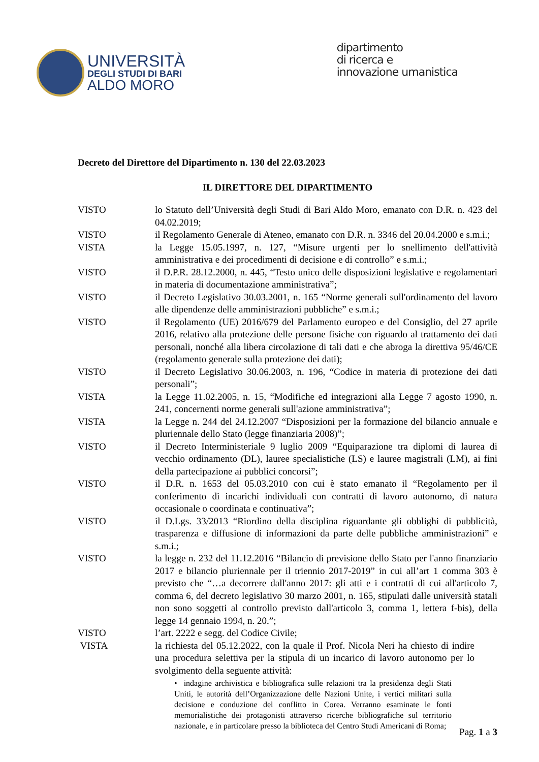UNIVERSITÀ
DEGLI STUDI DI BARI
ALDO MORO
dipartimento
di ricerca e
innovazione umanistica
Decreto del Direttore del Dipartimento n. 130 del 22.03.2023
IL DIRETTORE DEL DIPARTIMENTO
VISTO lo Statuto dell’Università degli Studi di Bari Aldo Moro, emanato con D.R. n. 423 del 04.02.2019;
VISTO il Regolamento Generale di Ateneo, emanato con D.R. n. 3346 del 20.04.2000 e s.m.i.;
VISTA la Legge 15.05.1997, n. 127, “Misure urgenti per lo snellimento dell'attività amministrativa e dei procedimenti di decisione e di controllo” e s.m.i.;
VISTO il D.P.R. 28.12.2000, n. 445, “Testo unico delle disposizioni legislative e regolamentari in materia di documentazione amministrativa”;
VISTO il Decreto Legislativo 30.03.2001, n. 165 “Norme generali sull'ordinamento del lavoro alle dipendenze delle amministrazioni pubbliche” e s.m.i.;
VISTO il Regolamento (UE) 2016/679 del Parlamento europeo e del Consiglio, del 27 aprile 2016, relativo alla protezione delle persone fisiche con riguardo al trattamento dei dati personali, nonché alla libera circolazione di tali dati e che abroga la direttiva 95/46/CE (regolamento generale sulla protezione dei dati);
VISTO il Decreto Legislativo 30.06.2003, n. 196, “Codice in materia di protezione dei dati personali”;
VISTA la Legge 11.02.2005, n. 15, “Modifiche ed integrazioni alla Legge 7 agosto 1990, n. 241, concernenti norme generali sull'azione amministrativa”;
VISTA la Legge n. 244 del 24.12.2007 “Disposizioni per la formazione del bilancio annuale e pluriennale dello Stato (legge finanziaria 2008)”;
VISTO il Decreto Interministeriale 9 luglio 2009 “Equiparazione tra diplomi di laurea di vecchio ordinamento (DL), lauree specialistiche (LS) e lauree magistrali (LM), ai fini della partecipazione ai pubblici concorsi”;
VISTO il D.R. n. 1653 del 05.03.2010 con cui è stato emanato il “Regolamento per il conferimento di incarichi individuali con contratti di lavoro autonomo, di natura occasionale o coordinata e continuativa”;
VISTO il D.Lgs. 33/2013 “Riordino della disciplina riguardante gli obblighi di pubblicità, trasparenza e diffusione di informazioni da parte delle pubbliche amministrazioni” e s.m.i.;
VISTO la legge n. 232 del 11.12.2016 “Bilancio di previsione dello Stato per l'anno finanziario 2017 e bilancio pluriennale per il triennio 2017-2019” in cui all’art 1 comma 303 è previsto che “…a decorrere dall'anno 2017: gli atti e i contratti di cui all'articolo 7, comma 6, del decreto legislativo 30 marzo 2001, n. 165, stipulati dalle università statali non sono soggetti al controllo previsto dall'articolo 3, comma 1, lettera f-bis), della legge 14 gennaio 1994, n. 20.”;
VISTO l’art. 2222 e segg. del Codice Civile;
VISTA la richiesta del 05.12.2022, con la quale il Prof. Nicola Neri ha chiesto di indire una procedura selettiva per la stipula di un incarico di lavoro autonomo per lo svolgimento della seguente attività:
• indagine archivistica e bibliografica sulle relazioni tra la presidenza degli Stati Uniti, le autorità dell’Organizzazione delle Nazioni Unite, i vertici militari sulla decisione e conduzione del conflitto in Corea. Verranno esaminate le fonti memorialistiche dei protagonisti attraverso ricerche bibliografiche sul territorio nazionale, e in particolare presso la biblioteca del Centro Studi Americani di Roma;
Pag. 1 a 3